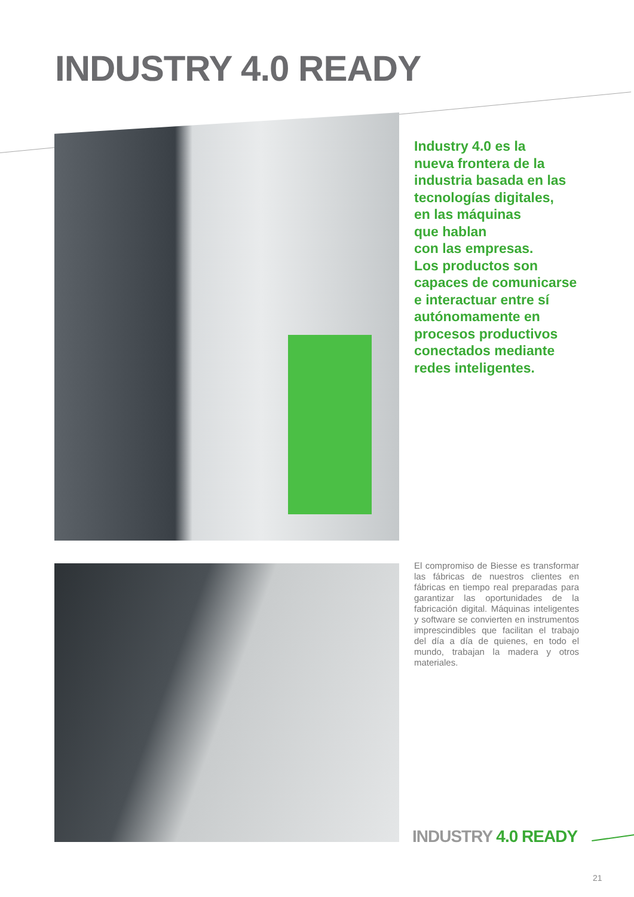INDUSTRY 4.0 READY
Industry 4.0 es la
nueva frontera de la
industria basada en las
tecnologías digitales,
en las máquinas
que hablan
con las empresas.
Los productos son
capaces de comunicarse
e interactuar entre sí
autónomamente en
procesos productivos
conectados mediante
redes inteligentes.
El compromiso de Biesse es transformar las fábricas de nuestros clientes en fábricas en tiempo real preparadas para garantizar las oportunidades de la fabricación digital. Máquinas inteligentes y software se convierten en instrumentos imprescindibles que facilitan el trabajo del día a día de quienes, en todo el mundo, trabajan la madera y otros materiales.
INDUSTRY 4.0 READY
21